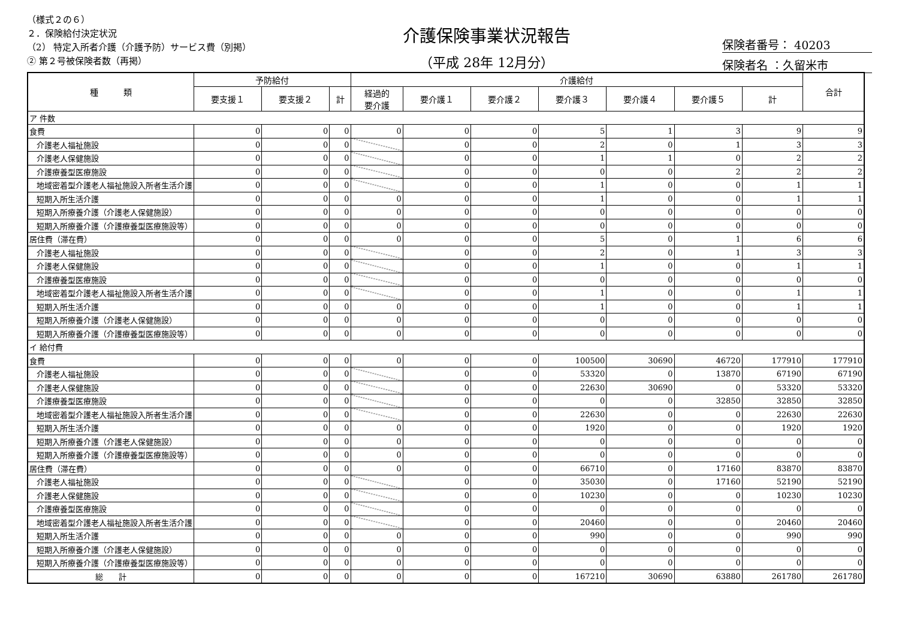（様式２の６）
２．保険給付決定状況
（2） 特定入所者介護（介護予防）サービス費（別掲）
② 第２号被保険者数（再掲）
介護保険事業状況報告
（平成 28年 12月分）
保険者番号： 40203
保険者名 ：久留米市
| 種 類 | 予防給付 | | | 介護給付 | | | | | | | 合計 |
| --- | --- | --- | --- | --- | --- | --- | --- | --- | --- | --- | --- |
| | 要支援１ | 要支援２ | 計 | 経過的 要介護 | 要介護１ | 要介護２ | 要介護３ | 要介護４ | 要介護５ | 計 | |
| ア 件数 | | | | | | | | | | | |
| 食費 | 0 | 0 | 0 | 0 | 0 | 0 | 5 | 1 | 3 | 9 | 9 |
| 介護老人福祉施設 | 0 | 0 | 0 | | 0 | 0 | 2 | 0 | 1 | 3 | 3 |
| 介護老人保健施設 | 0 | 0 | 0 | | 0 | 0 | 1 | 1 | 0 | 2 | 2 |
| 介護療養型医療施設 | 0 | 0 | 0 | | 0 | 0 | 0 | 0 | 2 | 2 | 2 |
| 地域密着型介護老人福祉施設入所者生活介護 | 0 | 0 | 0 | | 0 | 0 | 1 | 0 | 0 | 1 | 1 |
| 短期入所生活介護 | 0 | 0 | 0 | 0 | 0 | 0 | 1 | 0 | 0 | 1 | 1 |
| 短期入所療養介護（介護老人保健施設） | 0 | 0 | 0 | 0 | 0 | 0 | 0 | 0 | 0 | 0 | 0 |
| 短期入所療養介護（介護療養型医療施設等） | 0 | 0 | 0 | 0 | 0 | 0 | 0 | 0 | 0 | 0 | 0 |
| 居住費（滞在費） | 0 | 0 | 0 | 0 | 0 | 0 | 5 | 0 | 1 | 6 | 6 |
| 介護老人福祉施設 | 0 | 0 | 0 | | 0 | 0 | 2 | 0 | 1 | 3 | 3 |
| 介護老人保健施設 | 0 | 0 | 0 | | 0 | 0 | 1 | 0 | 0 | 1 | 1 |
| 介護療養型医療施設 | 0 | 0 | 0 | | 0 | 0 | 0 | 0 | 0 | 0 | 0 |
| 地域密着型介護老人福祉施設入所者生活介護 | 0 | 0 | 0 | | 0 | 0 | 1 | 0 | 0 | 1 | 1 |
| 短期入所生活介護 | 0 | 0 | 0 | 0 | 0 | 0 | 1 | 0 | 0 | 1 | 1 |
| 短期入所療養介護（介護老人保健施設） | 0 | 0 | 0 | 0 | 0 | 0 | 0 | 0 | 0 | 0 | 0 |
| 短期入所療養介護（介護療養型医療施設等） | 0 | 0 | 0 | 0 | 0 | 0 | 0 | 0 | 0 | 0 | 0 |
| イ 給付費 | | | | | | | | | | | |
| 食費 | 0 | 0 | 0 | 0 | 0 | 0 | 100500 | 30690 | 46720 | 177910 | 177910 |
| 介護老人福祉施設 | 0 | 0 | 0 | | 0 | 0 | 53320 | 0 | 13870 | 67190 | 67190 |
| 介護老人保健施設 | 0 | 0 | 0 | | 0 | 0 | 22630 | 30690 | 0 | 53320 | 53320 |
| 介護療養型医療施設 | 0 | 0 | 0 | | 0 | 0 | 0 | 0 | 32850 | 32850 | 32850 |
| 地域密着型介護老人福祉施設入所者生活介護 | 0 | 0 | 0 | | 0 | 0 | 22630 | 0 | 0 | 22630 | 22630 |
| 短期入所生活介護 | 0 | 0 | 0 | 0 | 0 | 0 | 1920 | 0 | 0 | 1920 | 1920 |
| 短期入所療養介護（介護老人保健施設） | 0 | 0 | 0 | 0 | 0 | 0 | 0 | 0 | 0 | 0 | 0 |
| 短期入所療養介護（介護療養型医療施設等） | 0 | 0 | 0 | 0 | 0 | 0 | 0 | 0 | 0 | 0 | 0 |
| 居住費（滞在費） | 0 | 0 | 0 | 0 | 0 | 0 | 66710 | 0 | 17160 | 83870 | 83870 |
| 介護老人福祉施設 | 0 | 0 | 0 | | 0 | 0 | 35030 | 0 | 17160 | 52190 | 52190 |
| 介護老人保健施設 | 0 | 0 | 0 | | 0 | 0 | 10230 | 0 | 0 | 10230 | 10230 |
| 介護療養型医療施設 | 0 | 0 | 0 | | 0 | 0 | 0 | 0 | 0 | 0 | 0 |
| 地域密着型介護老人福祉施設入所者生活介護 | 0 | 0 | 0 | | 0 | 0 | 20460 | 0 | 0 | 20460 | 20460 |
| 短期入所生活介護 | 0 | 0 | 0 | 0 | 0 | 0 | 990 | 0 | 0 | 990 | 990 |
| 短期入所療養介護（介護老人保健施設） | 0 | 0 | 0 | 0 | 0 | 0 | 0 | 0 | 0 | 0 | 0 |
| 短期入所療養介護（介護療養型医療施設等） | 0 | 0 | 0 | 0 | 0 | 0 | 0 | 0 | 0 | 0 | 0 |
| 総 計 | 0 | 0 | 0 | 0 | 0 | 0 | 167210 | 30690 | 63880 | 261780 | 261780 |